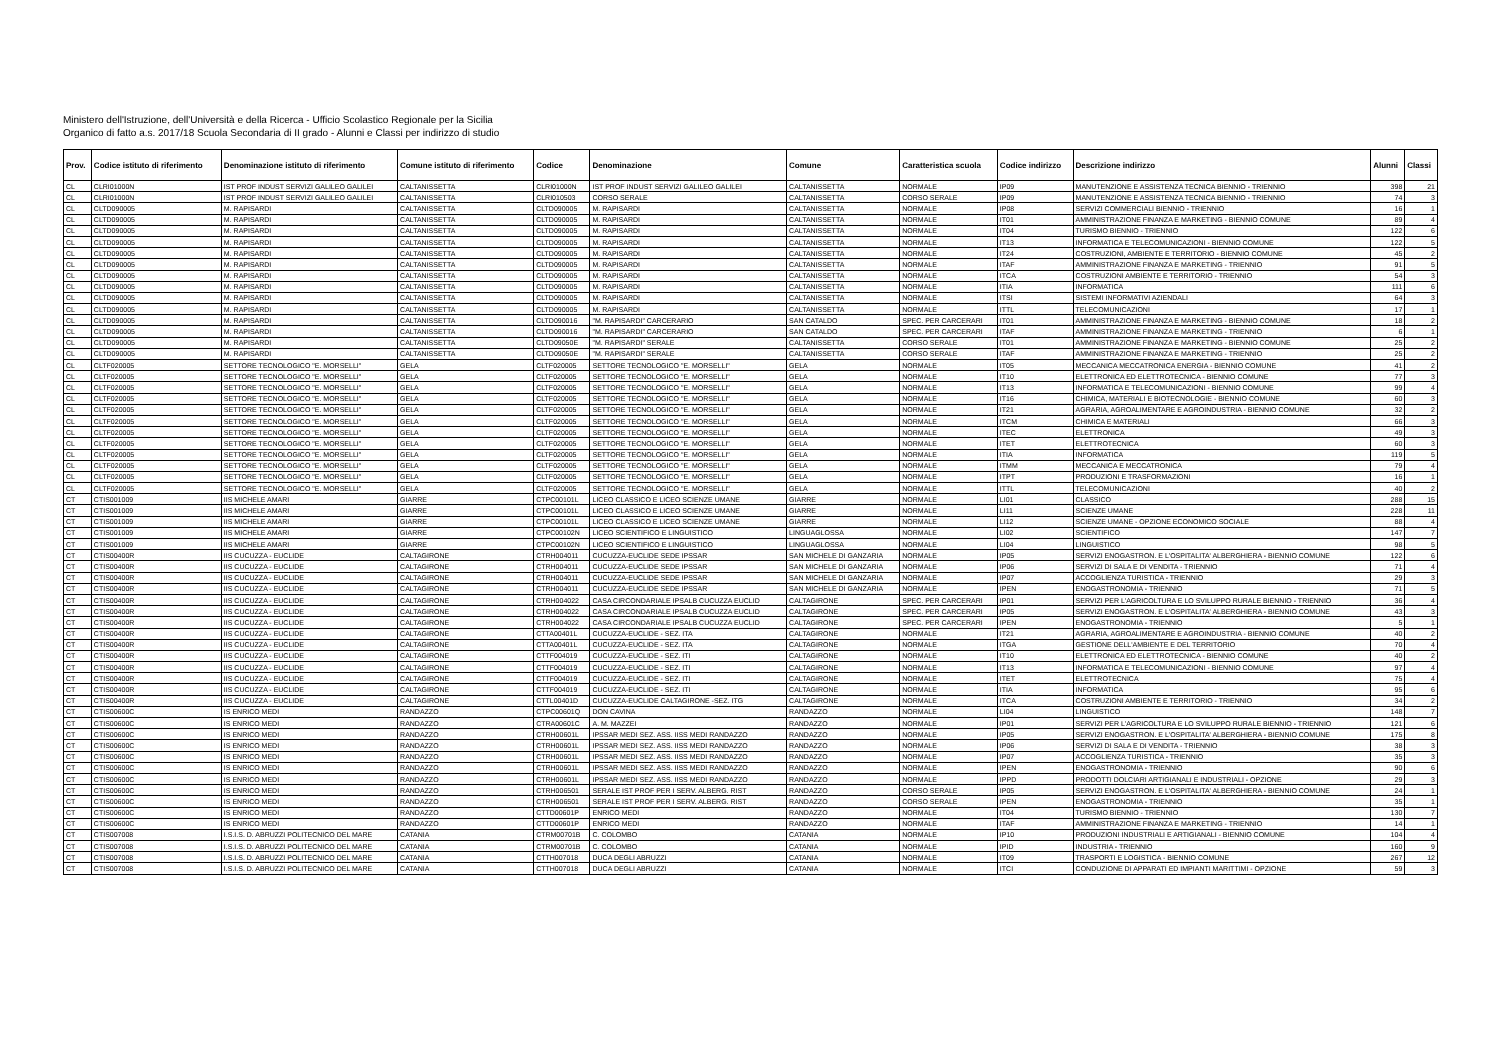Ministero dell'Istruzione, dell'Università e della Ricerca - Ufficio Scolastico Regionale per la Sicilia
Organico di fatto a.s. 2017/18 Scuola Secondaria di II grado - Alunni e Classi per indirizzo di studio
| Prov. | Codice istituto di riferimento | Denominazione istituto di riferimento | Comune istituto di riferimento | Codice | Denominazione | Comune | Caratteristica scuola | Codice indirizzo | Descrizione indirizzo | Alunni | Classi |
| --- | --- | --- | --- | --- | --- | --- | --- | --- | --- | --- | --- |
| CL | CLRI01000N | IST PROF INDUST SERVIZI GALILEO GALILEI | CALTANISSETTA | CLRI01000N | IST PROF INDUST SERVIZI GALILEO GALILEI | CALTANISSETTA | NORMALE | IP09 | MANUTENZIONE E ASSISTENZA TECNICA BIENNIO - TRIENNIO | 398 | 21 |
| CL | CLRI01000N | IST PROF INDUST SERVIZI GALILEO GALILEI | CALTANISSETTA | CLRI010503 | CORSO SERALE | CALTANISSETTA | CORSO SERALE | IP09 | MANUTENZIONE E ASSISTENZA TECNICA BIENNIO - TRIENNIO | 74 | 3 |
| CL | CLTD090005 | M. RAPISARDI | CALTANISSETTA | CLTD090005 | M. RAPISARDI | CALTANISSETTA | NORMALE | IP08 | SERVIZI COMMERCIALI BIENNIO - TRIENNIO | 16 | 1 |
| CL | CLTD090005 | M. RAPISARDI | CALTANISSETTA | CLTD090005 | M. RAPISARDI | CALTANISSETTA | NORMALE | IT01 | AMMINISTRAZIONE FINANZA E MARKETING - BIENNIO COMUNE | 89 | 4 |
| CL | CLTD090005 | M. RAPISARDI | CALTANISSETTA | CLTD090005 | M. RAPISARDI | CALTANISSETTA | NORMALE | IT04 | TURISMO BIENNIO - TRIENNIO | 122 | 6 |
| CL | CLTD090005 | M. RAPISARDI | CALTANISSETTA | CLTD090005 | M. RAPISARDI | CALTANISSETTA | NORMALE | IT13 | INFORMATICA E TELECOMUNICAZIONI - BIENNIO COMUNE | 122 | 5 |
| CL | CLTD090005 | M. RAPISARDI | CALTANISSETTA | CLTD090005 | M. RAPISARDI | CALTANISSETTA | NORMALE | IT24 | COSTRUZIONI, AMBIENTE E TERRITORIO - BIENNIO COMUNE | 45 | 2 |
| CL | CLTD090005 | M. RAPISARDI | CALTANISSETTA | CLTD090005 | M. RAPISARDI | CALTANISSETTA | NORMALE | ITAF | AMMINISTRAZIONE FINANZA E MARKETING - TRIENNIO | 91 | 5 |
| CL | CLTD090005 | M. RAPISARDI | CALTANISSETTA | CLTD090005 | M. RAPISARDI | CALTANISSETTA | NORMALE | ITCA | COSTRUZIONI AMBIENTE E TERRITORIO - TRIENNIO | 54 | 3 |
| CL | CLTD090005 | M. RAPISARDI | CALTANISSETTA | CLTD090005 | M. RAPISARDI | CALTANISSETTA | NORMALE | ITIA | INFORMATICA | 111 | 6 |
| CL | CLTD090005 | M. RAPISARDI | CALTANISSETTA | CLTD090005 | M. RAPISARDI | CALTANISSETTA | NORMALE | ITSI | SISTEMI INFORMATIVI AZIENDALI | 64 | 3 |
| CL | CLTD090005 | M. RAPISARDI | CALTANISSETTA | CLTD090005 | M. RAPISARDI | CALTANISSETTA | NORMALE | ITTL | TELECOMUNICAZIONI | 17 | 1 |
| CL | CLTD090005 | M. RAPISARDI | CALTANISSETTA | CLTD090016 | "M. RAPISARDI" CARCERARIO | SAN CATALDO | SPEC. PER CARCERARI | IT01 | AMMINISTRAZIONE FINANZA E MARKETING - BIENNIO COMUNE | 18 | 2 |
| CL | CLTD090005 | M. RAPISARDI | CALTANISSETTA | CLTD090016 | "M. RAPISARDI" CARCERARIO | SAN CATALDO | SPEC. PER CARCERARI | ITAF | AMMINISTRAZIONE FINANZA E MARKETING - TRIENNIO | 6 | 1 |
| CL | CLTD090005 | M. RAPISARDI | CALTANISSETTA | CLTD09050E | "M. RAPISARDI" SERALE | CALTANISSETTA | CORSO SERALE | IT01 | AMMINISTRAZIONE FINANZA E MARKETING - BIENNIO COMUNE | 25 | 2 |
| CL | CLTD090005 | M. RAPISARDI | CALTANISSETTA | CLTD09050E | "M. RAPISARDI" SERALE | CALTANISSETTA | CORSO SERALE | ITAF | AMMINISTRAZIONE FINANZA E MARKETING - TRIENNIO | 25 | 2 |
| CL | CLTF020005 | SETTORE TECNOLOGICO "E. MORSELLI" | GELA | CLTF020005 | SETTORE TECNOLOGICO "E. MORSELLI" | GELA | NORMALE | IT05 | MECCANICA MECCATRONICA ENERGIA - BIENNIO COMUNE | 41 | 2 |
| CL | CLTF020005 | SETTORE TECNOLOGICO "E. MORSELLI" | GELA | CLTF020005 | SETTORE TECNOLOGICO "E. MORSELLI" | GELA | NORMALE | IT10 | ELETTRONICA ED ELETTROTECNICA - BIENNIO COMUNE | 77 | 3 |
| CL | CLTF020005 | SETTORE TECNOLOGICO "E. MORSELLI" | GELA | CLTF020005 | SETTORE TECNOLOGICO "E. MORSELLI" | GELA | NORMALE | IT13 | INFORMATICA E TELECOMUNICAZIONI - BIENNIO COMUNE | 99 | 4 |
| CL | CLTF020005 | SETTORE TECNOLOGICO "E. MORSELLI" | GELA | CLTF020005 | SETTORE TECNOLOGICO "E. MORSELLI" | GELA | NORMALE | IT16 | CHIMICA, MATERIALI E BIOTECNOLOGIE - BIENNIO COMUNE | 60 | 3 |
| CL | CLTF020005 | SETTORE TECNOLOGICO "E. MORSELLI" | GELA | CLTF020005 | SETTORE TECNOLOGICO "E. MORSELLI" | GELA | NORMALE | IT21 | AGRARIA, AGROALIMENTARE E AGROINDUSTRIA - BIENNIO COMUNE | 32 | 2 |
| CL | CLTF020005 | SETTORE TECNOLOGICO "E. MORSELLI" | GELA | CLTF020005 | SETTORE TECNOLOGICO "E. MORSELLI" | GELA | NORMALE | ITCM | CHIMICA E MATERIALI | 66 | 3 |
| CL | CLTF020005 | SETTORE TECNOLOGICO "E. MORSELLI" | GELA | CLTF020005 | SETTORE TECNOLOGICO "E. MORSELLI" | GELA | NORMALE | ITEC | ELETTRONICA | 49 | 3 |
| CL | CLTF020005 | SETTORE TECNOLOGICO "E. MORSELLI" | GELA | CLTF020005 | SETTORE TECNOLOGICO "E. MORSELLI" | GELA | NORMALE | ITET | ELETTROTECNICA | 60 | 3 |
| CL | CLTF020005 | SETTORE TECNOLOGICO "E. MORSELLI" | GELA | CLTF020005 | SETTORE TECNOLOGICO "E. MORSELLI" | GELA | NORMALE | ITIA | INFORMATICA | 119 | 5 |
| CL | CLTF020005 | SETTORE TECNOLOGICO "E. MORSELLI" | GELA | CLTF020005 | SETTORE TECNOLOGICO "E. MORSELLI" | GELA | NORMALE | ITMM | MECCANICA E MECCATRONICA | 79 | 4 |
| CL | CLTF020005 | SETTORE TECNOLOGICO "E. MORSELLI" | GELA | CLTF020005 | SETTORE TECNOLOGICO "E. MORSELLI" | GELA | NORMALE | ITPT | PRODUZIONI E TRASFORMAZIONI | 16 | 1 |
| CL | CLTF020005 | SETTORE TECNOLOGICO "E. MORSELLI" | GELA | CLTF020005 | SETTORE TECNOLOGICO "E. MORSELLI" | GELA | NORMALE | ITTL | TELECOMUNICAZIONI | 40 | 2 |
| CT | CTIS001009 | IIS MICHELE AMARI | GIARRE | CTPC00101L | LICEO CLASSICO E LICEO SCIENZE UMANE | GIARRE | NORMALE | LI01 | CLASSICO | 288 | 15 |
| CT | CTIS001009 | IIS MICHELE AMARI | GIARRE | CTPC00101L | LICEO CLASSICO E LICEO SCIENZE UMANE | GIARRE | NORMALE | LI11 | SCIENZE UMANE | 228 | 11 |
| CT | CTIS001009 | IIS MICHELE AMARI | GIARRE | CTPC00101L | LICEO CLASSICO E LICEO SCIENZE UMANE | GIARRE | NORMALE | LI12 | SCIENZE UMANE - OPZIONE ECONOMICO SOCIALE | 88 | 4 |
| CT | CTIS001009 | IIS MICHELE AMARI | GIARRE | CTPC00102N | LICEO SCIENTIFICO E LINGUISTICO | LINGUAGLOSSA | NORMALE | LI02 | SCIENTIFICO | 147 | 7 |
| CT | CTIS001009 | IIS MICHELE AMARI | GIARRE | CTPC00102N | LICEO SCIENTIFICO E LINGUISTICO | LINGUAGLOSSA | NORMALE | LI04 | LINGUISTICO | 98 | 5 |
| CT | CTIS00400R | IIS CUCUZZA - EUCLIDE | CALTAGIRONE | CTRH004011 | CUCUZZA-EUCLIDE SEDE IPSSAR | SAN MICHELE DI GANZARIA | NORMALE | IP05 | SERVIZI ENOGASTRON. E L'OSPITALITA' ALBERGHIERA - BIENNIO COMUNE | 122 | 6 |
| CT | CTIS00400R | IIS CUCUZZA - EUCLIDE | CALTAGIRONE | CTRH004011 | CUCUZZA-EUCLIDE SEDE IPSSAR | SAN MICHELE DI GANZARIA | NORMALE | IP06 | SERVIZI DI SALA E DI VENDITA - TRIENNIO | 71 | 4 |
| CT | CTIS00400R | IIS CUCUZZA - EUCLIDE | CALTAGIRONE | CTRH004011 | CUCUZZA-EUCLIDE SEDE IPSSAR | SAN MICHELE DI GANZARIA | NORMALE | IP07 | ACCOGLIENZA TURISTICA - TRIENNIO | 29 | 3 |
| CT | CTIS00400R | IIS CUCUZZA - EUCLIDE | CALTAGIRONE | CTRH004011 | CUCUZZA-EUCLIDE SEDE IPSSAR | SAN MICHELE DI GANZARIA | NORMALE | IPEN | ENOGASTRONOMIA - TRIENNIO | 71 | 5 |
| CT | CTIS00400R | IIS CUCUZZA - EUCLIDE | CALTAGIRONE | CTRH004022 | CASA CIRCONDARIALE IPSALB CUCUZZA EUCLID | CALTAGIRONE | SPEC. PER CARCERARI | IP01 | SERVIZI PER L'AGRICOLTURA E LO SVILUPPO RURALE BIENNIO - TRIENNIO | 36 | 4 |
| CT | CTIS00400R | IIS CUCUZZA - EUCLIDE | CALTAGIRONE | CTRH004022 | CASA CIRCONDARIALE IPSALB CUCUZZA EUCLID | CALTAGIRONE | SPEC. PER CARCERARI | IP05 | SERVIZI ENOGASTRON. E L'OSPITALITA' ALBERGHIERA - BIENNIO COMUNE | 43 | 3 |
| CT | CTIS00400R | IIS CUCUZZA - EUCLIDE | CALTAGIRONE | CTRH004022 | CASA CIRCONDARIALE IPSALB CUCUZZA EUCLID | CALTAGIRONE | SPEC. PER CARCERARI | IPEN | ENOGASTRONOMIA - TRIENNIO | 5 | 1 |
| CT | CTIS00400R | IIS CUCUZZA - EUCLIDE | CALTAGIRONE | CTTA00401L | CUCUZZA-EUCLIDE - SEZ. ITA | CALTAGIRONE | NORMALE | IT21 | AGRARIA, AGROALIMENTARE E AGROINDUSTRIA - BIENNIO COMUNE | 40 | 2 |
| CT | CTIS00400R | IIS CUCUZZA - EUCLIDE | CALTAGIRONE | CTTA00401L | CUCUZZA-EUCLIDE - SEZ. ITA | CALTAGIRONE | NORMALE | ITGA | GESTIONE DELL'AMBIENTE E DEL TERRITORIO | 70 | 4 |
| CT | CTIS00400R | IIS CUCUZZA - EUCLIDE | CALTAGIRONE | CTTF004019 | CUCUZZA-EUCLIDE - SEZ. ITI | CALTAGIRONE | NORMALE | IT10 | ELETTRONICA ED ELETTROTECNICA - BIENNIO COMUNE | 40 | 2 |
| CT | CTIS00400R | IIS CUCUZZA - EUCLIDE | CALTAGIRONE | CTTF004019 | CUCUZZA-EUCLIDE - SEZ. ITI | CALTAGIRONE | NORMALE | IT13 | INFORMATICA E TELECOMUNICAZIONI - BIENNIO COMUNE | 97 | 4 |
| CT | CTIS00400R | IIS CUCUZZA - EUCLIDE | CALTAGIRONE | CTTF004019 | CUCUZZA-EUCLIDE - SEZ. ITI | CALTAGIRONE | NORMALE | ITET | ELETTROTECNICA | 75 | 4 |
| CT | CTIS00400R | IIS CUCUZZA - EUCLIDE | CALTAGIRONE | CTTF004019 | CUCUZZA-EUCLIDE - SEZ. ITI | CALTAGIRONE | NORMALE | ITIA | INFORMATICA | 95 | 6 |
| CT | CTIS00400R | IIS CUCUZZA - EUCLIDE | CALTAGIRONE | CTTL00401D | CUCUZZA-EUCLIDE CALTAGIRONE -SEZ. ITG | CALTAGIRONE | NORMALE | ITCA | COSTRUZIONI AMBIENTE E TERRITORIO - TRIENNIO | 34 | 2 |
| CT | CTIS00600C | IS ENRICO MEDI | RANDAZZO | CTPC00601Q | DON CAVINA | RANDAZZO | NORMALE | LI04 | LINGUISTICO | 148 | 7 |
| CT | CTIS00600C | IS ENRICO MEDI | RANDAZZO | CTRA00601C | A. M. MAZZEI | RANDAZZO | NORMALE | IP01 | SERVIZI PER L'AGRICOLTURA E LO SVILUPPO RURALE BIENNIO - TRIENNIO | 121 | 6 |
| CT | CTIS00600C | IS ENRICO MEDI | RANDAZZO | CTRH00601L | IPSSAR MEDI SEZ. ASS. IISS MEDI RANDAZZO | RANDAZZO | NORMALE | IP05 | SERVIZI ENOGASTRON. E L'OSPITALITA' ALBERGHIERA - BIENNIO COMUNE | 175 | 8 |
| CT | CTIS00600C | IS ENRICO MEDI | RANDAZZO | CTRH00601L | IPSSAR MEDI SEZ. ASS. IISS MEDI RANDAZZO | RANDAZZO | NORMALE | IP06 | SERVIZI DI SALA E DI VENDITA - TRIENNIO | 38 | 3 |
| CT | CTIS00600C | IS ENRICO MEDI | RANDAZZO | CTRH00601L | IPSSAR MEDI SEZ. ASS. IISS MEDI RANDAZZO | RANDAZZO | NORMALE | IP07 | ACCOGLIENZA TURISTICA - TRIENNIO | 35 | 3 |
| CT | CTIS00600C | IS ENRICO MEDI | RANDAZZO | CTRH00601L | IPSSAR MEDI SEZ. ASS. IISS MEDI RANDAZZO | RANDAZZO | NORMALE | IPEN | ENOGASTRONOMIA - TRIENNIO | 90 | 6 |
| CT | CTIS00600C | IS ENRICO MEDI | RANDAZZO | CTRH00601L | IPSSAR MEDI SEZ. ASS. IISS MEDI RANDAZZO | RANDAZZO | NORMALE | IPPD | PRODOTTI DOLCIARI ARTIGIANALI E INDUSTRIALI - OPZIONE | 29 | 3 |
| CT | CTIS00600C | IS ENRICO MEDI | RANDAZZO | CTRH006501 | SERALE IST PROF PER I SERV. ALBERG. RIST | RANDAZZO | CORSO SERALE | IP05 | SERVIZI ENOGASTRON. E L'OSPITALITA' ALBERGHIERA - BIENNIO COMUNE | 24 | 1 |
| CT | CTIS00600C | IS ENRICO MEDI | RANDAZZO | CTRH006501 | SERALE IST PROF PER I SERV. ALBERG. RIST | RANDAZZO | CORSO SERALE | IPEN | ENOGASTRONOMIA - TRIENNIO | 35 | 1 |
| CT | CTIS00600C | IS ENRICO MEDI | RANDAZZO | CTTD00601P | ENRICO MEDI | RANDAZZO | NORMALE | IT04 | TURISMO BIENNIO - TRIENNIO | 130 | 7 |
| CT | CTIS00600C | IS ENRICO MEDI | RANDAZZO | CTTD00601P | ENRICO MEDI | RANDAZZO | NORMALE | ITAF | AMMINISTRAZIONE FINANZA E MARKETING - TRIENNIO | 14 | 1 |
| CT | CTIS007008 | I.S.I.S. D. ABRUZZI POLITECNICO DEL MARE | CATANIA | CTRM00701B | C. COLOMBO | CATANIA | NORMALE | IP10 | PRODUZIONI INDUSTRIALI E ARTIGIANALI - BIENNIO COMUNE | 104 | 4 |
| CT | CTIS007008 | I.S.I.S. D. ABRUZZI POLITECNICO DEL MARE | CATANIA | CTRM00701B | C. COLOMBO | CATANIA | NORMALE | IPID | INDUSTRIA - TRIENNIO | 160 | 9 |
| CT | CTIS007008 | I.S.I.S. D. ABRUZZI POLITECNICO DEL MARE | CATANIA | CTTH007018 | DUCA DEGLI ABRUZZI | CATANIA | NORMALE | IT09 | TRASPORTI E LOGISTICA - BIENNIO COMUNE | 267 | 12 |
| CT | CTIS007008 | I.S.I.S. D. ABRUZZI POLITECNICO DEL MARE | CATANIA | CTTH007018 | DUCA DEGLI ABRUZZI | CATANIA | NORMALE | ITCI | CONDUZIONE DI APPARATI ED IMPIANTI MARITTIMI - OPZIONE | 59 | 3 |